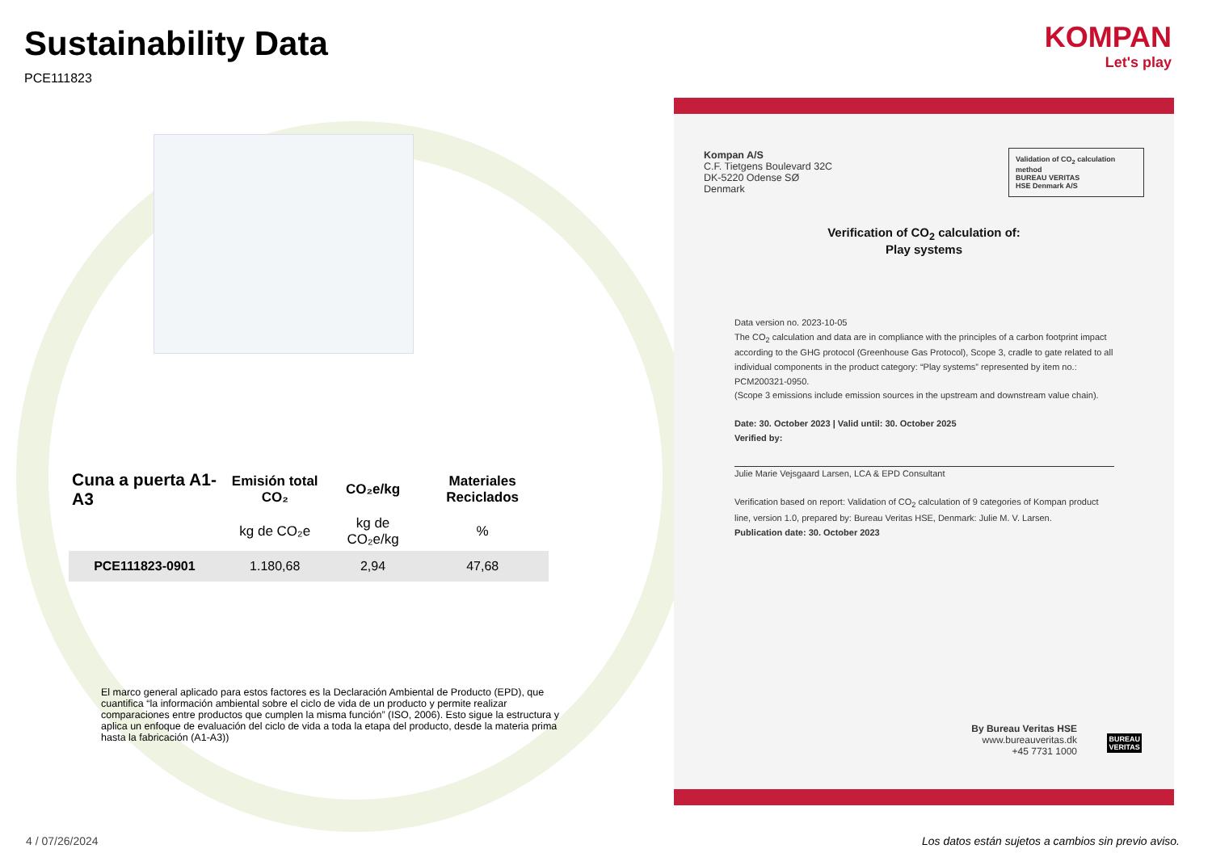Sustainability Data
PCE111823
| Cuna a puerta A1-A3 | Emisión total CO₂ | CO₂e/kg | Materiales Reciclados |
| --- | --- | --- | --- |
| | kg de CO₂e | kg de CO₂e/kg | % |
| PCE111823-0901 | 1.180,68 | 2,94 | 47,68 |
El marco general aplicado para estos factores es la Declaración Ambiental de Producto (EPD), que cuantifica “la información ambiental sobre el ciclo de vida de un producto y permite realizar comparaciones entre productos que cumplen la misma función” (ISO, 2006). Esto sigue la estructura y aplica un enfoque de evaluación del ciclo de vida a toda la etapa del producto, desde la materia prima hasta la fabricación (A1-A3))
KOMPAN
Let's play
Kompan A/S
C.F. Tietgens Boulevard 32C
DK-5220 Odense SØ
Denmark
Validation of CO<sub>2</sub> calculation method
BUREAU VERITAS
HSE Denmark A/S
Verification of CO<sub>2</sub> calculation of:
Play systems
Data version no. 2023-10-05
The CO<sub>2</sub> calculation and data are in compliance with the principles of a carbon footprint impact according to the GHG protocol (Greenhouse Gas Protocol), Scope 3, cradle to gate related to all individual components in the product category: “Play systems” represented by item no.: PCM200321-0950.
(Scope 3 emissions include emission sources in the upstream and downstream value chain).
Date: 30. October 2023 | Valid until: 30. October 2025
Verified by:
Julie Marie Vejsgaard Larsen, LCA & EPD Consultant
Verification based on report: Validation of CO<sub>2</sub> calculation of 9 categories of Kompan product line, version 1.0, prepared by: Bureau Veritas HSE, Denmark: Julie M. V. Larsen.
Publication date: 30. October 2023
By Bureau Veritas HSE
www.bureauveritas.dk
+45 7731 1000
BUREAU
VERITAS
4 / 07/26/2024
Los datos están sujetos a cambios sin previo aviso.